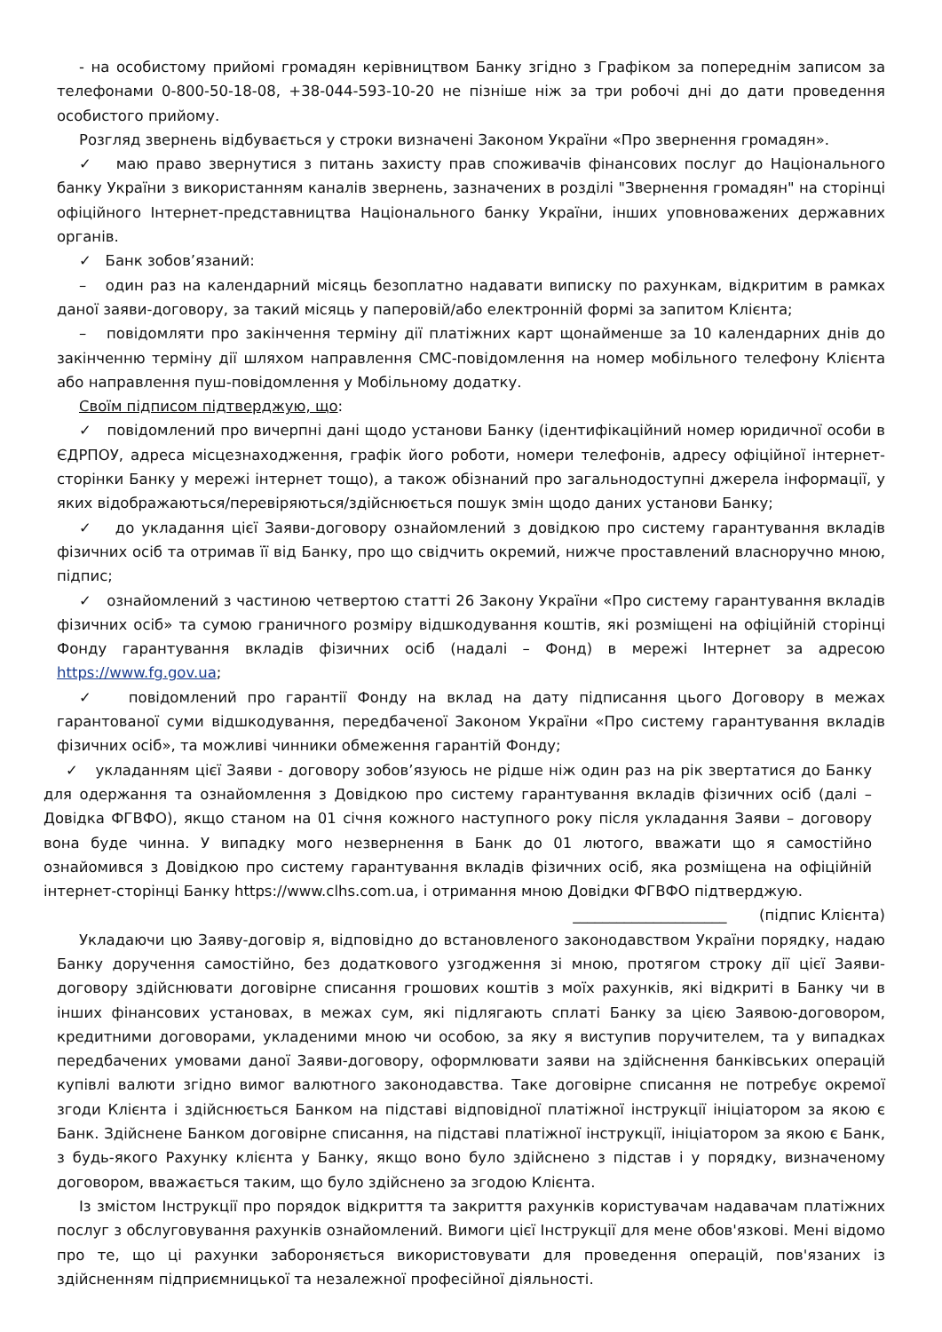- на особистому прийомі громадян керівництвом Банку згідно з Графіком за попереднім записом за телефонами 0-800-50-18-08, +38-044-593-10-20 не пізніше ніж за три робочі дні до дати проведення особистого прийому.
Розгляд звернень відбувається у строки визначені Законом України «Про звернення громадян».
✓ маю право звернутися з питань захисту прав споживачів фінансових послуг до Національного банку України з використанням каналів звернень, зазначених в розділі "Звернення громадян" на сторінці офіційного Інтернет-представництва Національного банку України, інших уповноважених державних органів.
✓ Банк зобов’язаний:
– один раз на календарний місяць безоплатно надавати виписку по рахункам, відкритим в рамках даної заяви-договору, за такий місяць у паперовій/або електронній формі за запитом Клієнта;
– повідомляти про закінчення терміну дії платіжних карт щонайменше за 10 календарних днів до закінченню терміну дії шляхом направлення СМС-повідомлення на номер мобільного телефону Клієнта або направлення пуш-повідомлення у Мобільному додатку.
Своїм підписом підтверджую, що:
✓ повідомлений про вичерпні дані щодо установи Банку (ідентифікаційний номер юридичної особи в ЄДРПОУ, адреса місцезнаходження, графік його роботи, номери телефонів, адресу офіційної інтернет-сторінки Банку у мережі інтернет тощо), а також обізнаний про загальнодоступні джерела інформації, у яких відображаються/перевіряються/здійснюється пошук змін щодо даних установи Банку;
✓ до укладання цієї Заяви-договору ознайомлений з довідкою про систему гарантування вкладів фізичних осіб та отримав її від Банку, про що свідчить окремий, нижче проставлений власноручно мною, підпис;
✓ ознайомлений з частиною четвертою статті 26 Закону України «Про систему гарантування вкладів фізичних осіб» та сумою граничного розміру відшкодування коштів, які розміщені на офіційній сторінці Фонду гарантування вкладів фізичних осіб (надалі – Фонд) в мережі Інтернет за адресою https://www.fg.gov.ua;
✓ повідомлений про гарантії Фонду на вклад на дату підписання цього Договору в межах гарантованої суми відшкодування, передбаченої Законом України «Про систему гарантування вкладів фізичних осіб», та можливі чинники обмеження гарантій Фонду;
✓ укладанням цієї Заяви - договору зобов’язуюсь не рідше ніж один раз на рік звертатися до Банку для одержання та ознайомлення з Довідкою про систему гарантування вкладів фізичних осіб (далі – Довідка ФГВФО), якщо станом на 01 січня кожного наступного року після укладання Заяви – договору вона буде чинна. У випадку мого незвернення в Банк до 01 лютого, вважати що я самостійно ознайомився з Довідкою про систему гарантування вкладів фізичних осіб, яка розміщена на офіційній інтернет-сторінці Банку https://www.clhs.com.ua, і отримання мною Довідки ФГВФО підтверджую.
_____________________ (підпис Клієнта)
Укладаючи цю Заяву-договір я, відповідно до встановленого законодавством України порядку, надаю Банку доручення самостійно, без додаткового узгодження зі мною, протягом строку дії цієї Заяви-договору здійснювати договірне списання грошових коштів з моїх рахунків, які відкриті в Банку чи в інших фінансових установах, в межах сум, які підлягають сплаті Банку за цією Заявою-договором, кредитними договорами, укладеними мною чи особою, за яку я виступив поручителем, та у випадках передбачених умовами даної Заяви-договору, оформлювати заяви на здійснення банківських операцій купівлі валюти згідно вимог валютного законодавства. Таке договірне списання не потребує окремої згоди Клієнта і здійснюється Банком на підставі відповідної платіжної інструкції ініціатором за якою є Банк. Здійснене Банком договірне списання, на підставі платіжної інструкції, ініціатором за якою є Банк, з будь-якого Рахунку клієнта у Банку, якщо воно було здійснено з підстав і у порядку, визначеному договором, вважається таким, що було здійснено за згодою Клієнта.
Із змістом Інструкції про порядок відкриття та закриття рахунків користувачам надавачам платіжних послуг з обслуговування рахунків ознайомлений. Вимоги цієї Інструкції для мене обов'язкові. Мені відомо про те, що ці рахунки забороняється використовувати для проведення операцій, пов'язаних із здійсненням підприємницької та незалежної професійної діяльності.